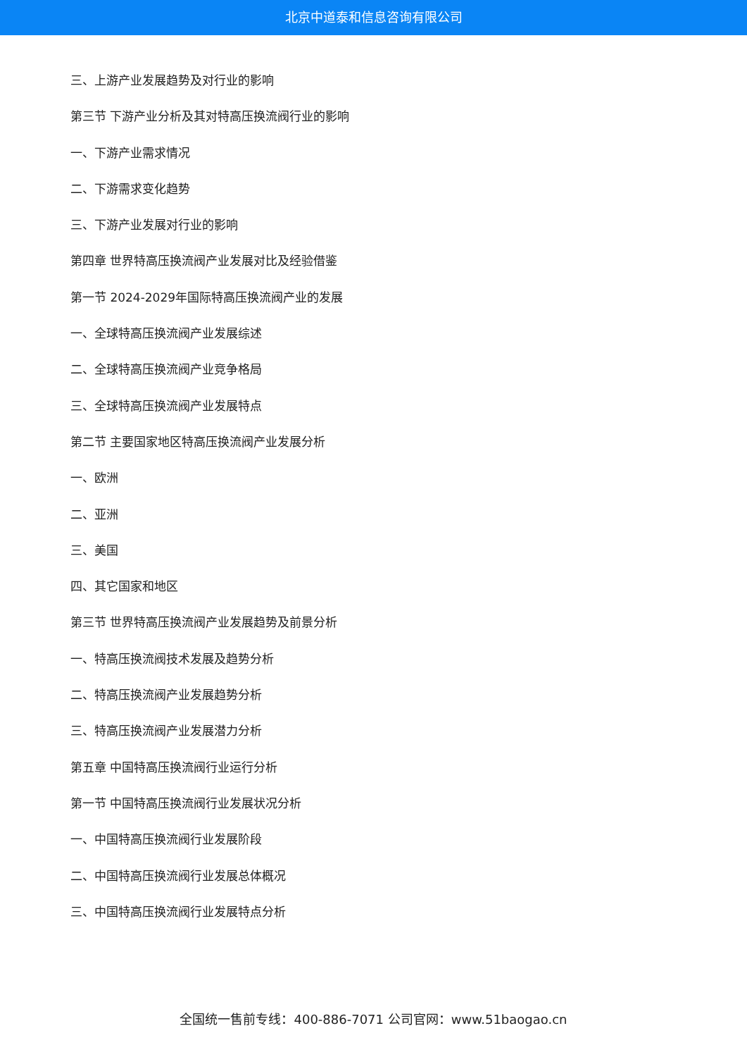北京中道泰和信息咨询有限公司
三、上游产业发展趋势及对行业的影响
第三节 下游产业分析及其对特高压换流阀行业的影响
一、下游产业需求情况
二、下游需求变化趋势
三、下游产业发展对行业的影响
第四章 世界特高压换流阀产业发展对比及经验借鉴
第一节 2024-2029年国际特高压换流阀产业的发展
一、全球特高压换流阀产业发展综述
二、全球特高压换流阀产业竞争格局
三、全球特高压换流阀产业发展特点
第二节 主要国家地区特高压换流阀产业发展分析
一、欧洲
二、亚洲
三、美国
四、其它国家和地区
第三节 世界特高压换流阀产业发展趋势及前景分析
一、特高压换流阀技术发展及趋势分析
二、特高压换流阀产业发展趋势分析
三、特高压换流阀产业发展潜力分析
第五章 中国特高压换流阀行业运行分析
第一节 中国特高压换流阀行业发展状况分析
一、中国特高压换流阀行业发展阶段
二、中国特高压换流阀行业发展总体概况
三、中国特高压换流阀行业发展特点分析
全国统一售前专线：400-886-7071 公司官网：www.51baogao.cn